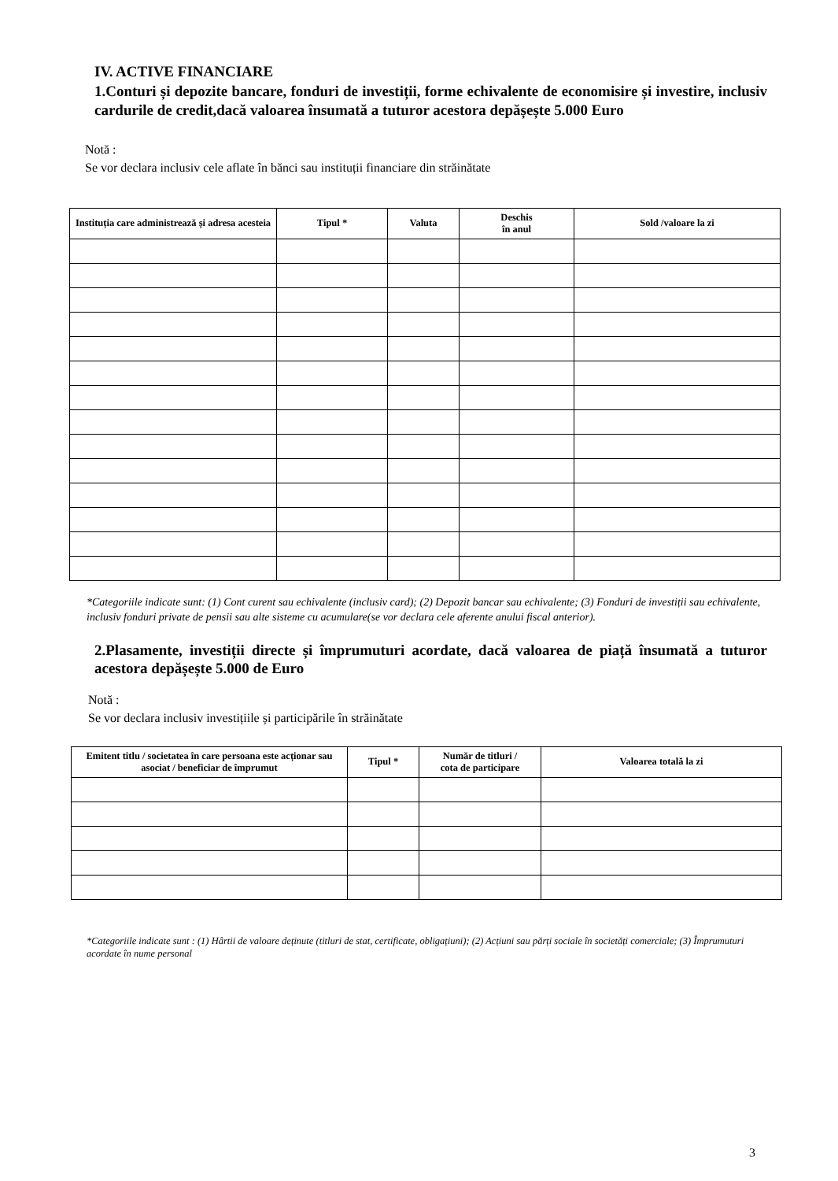IV. ACTIVE FINANCIARE
1.Conturi și depozite bancare, fonduri de investiții, forme echivalente de economisire și investire, inclusiv cardurile de credit,dacă valoarea însumată a tuturor acestora depășește 5.000 Euro
Notă :
Se vor declara inclusiv cele aflate în bănci sau instituții financiare din străinătate
| Instituția care administrează și adresa acesteia | Tipul * | Valuta | Deschis în anul | Sold /valoare la zi |
| --- | --- | --- | --- | --- |
*Categoriile indicate sunt: (1) Cont curent sau echivalente (inclusiv card); (2) Depozit bancar sau echivalente; (3) Fonduri de investiții sau echivalente, inclusiv fonduri private de pensii sau alte sisteme cu acumulare(se vor declara cele aferente anului fiscal anterior).
2.Plasamente, investiții directe și împrumuturi acordate, dacă valoarea de piață însumată a tuturor acestora depășește 5.000 de Euro
Notă :
Se vor declara inclusiv investițiile și participările în străinătate
| Emitent titlu / societatea în care persoana este acționar sau asociat / beneficiar de împrumut | Tipul * | Număr de titluri / cota de participare | Valoarea totală la zi |
| --- | --- | --- | --- |
*Categoriile indicate sunt : (1) Hârtii de valoare deținute (titluri de stat, certificate, obligațiuni); (2) Acțiuni sau părți sociale în societăți comerciale; (3) Împrumuturi acordate în nume personal
3